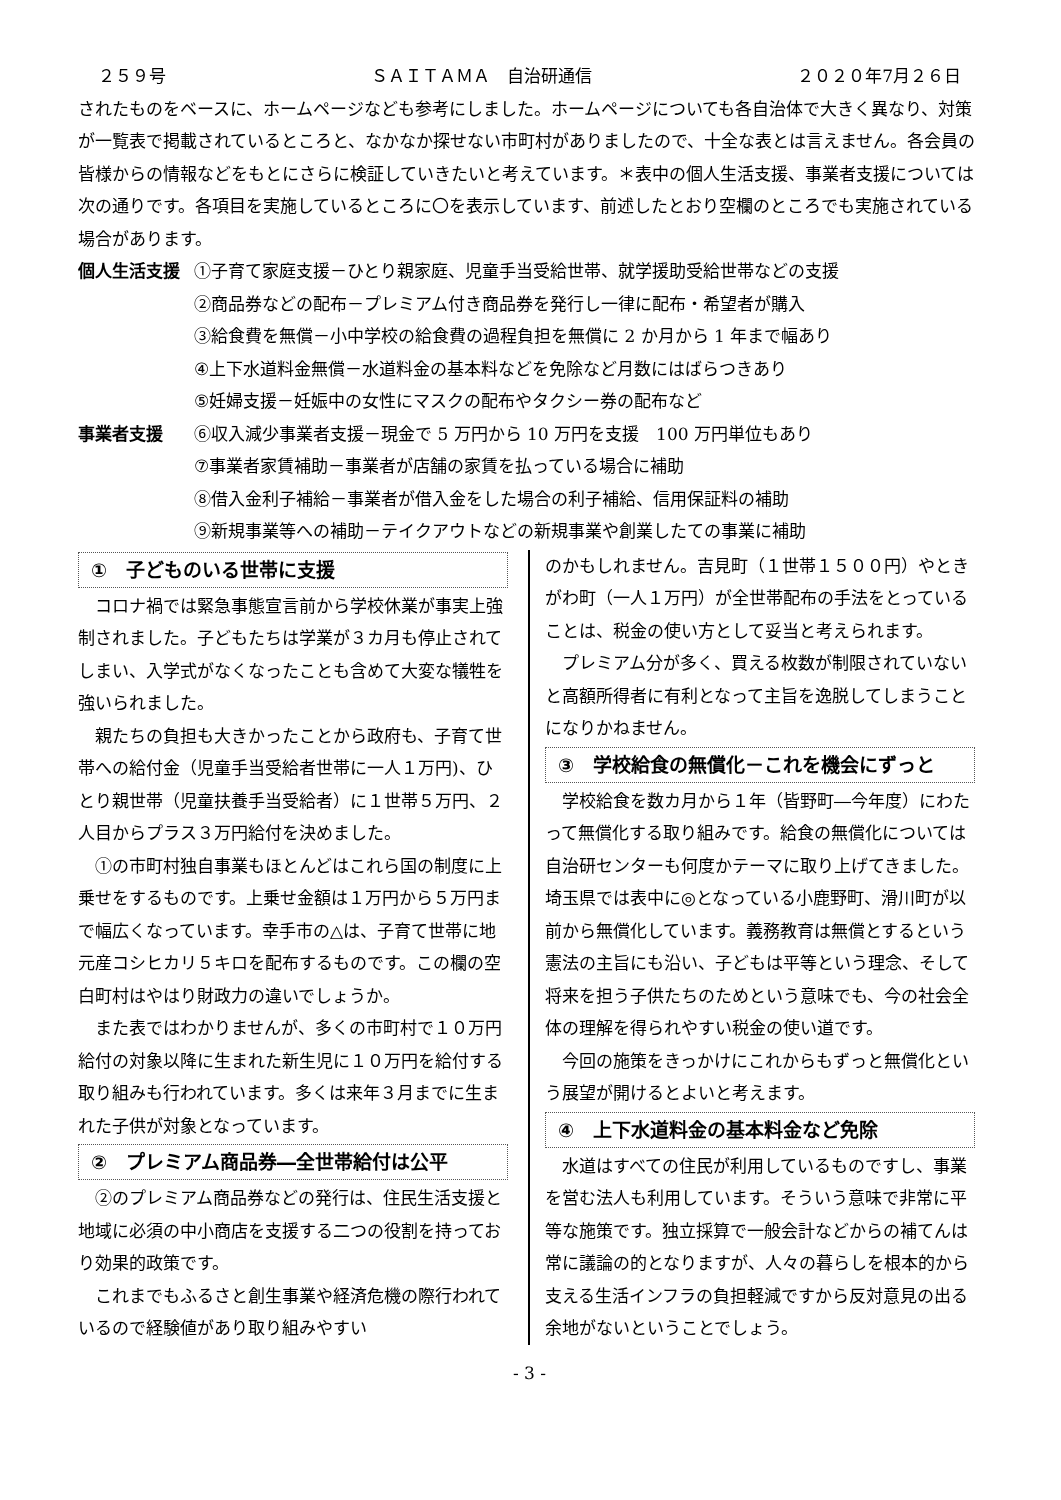２５９号 ＳＡＩＴＡＭＡ　自治研通信 ２０２０年7月２６日
されたものをベースに、ホームページなども参考にしました。ホームページについても各自治体で大きく異なり、対策が一覧表で掲載されているところと、なかなか探せない市町村がありましたので、十全な表とは言えません。各会員の皆様からの情報などをもとにさらに検証していきたいと考えています。＊表中の個人生活支援、事業者支援については次の通りです。各項目を実施しているところに〇を表示しています、前述したとおり空欄のところでも実施されている場合があります。
個人生活支援 ①子育て家庭支援－ひとり親家庭、児童手当受給世帯、就学援助受給世帯などの支援
②商品券などの配布－プレミアム付き商品券を発行し一律に配布・希望者が購入
③給食費を無償－小中学校の給食費の過程負担を無償に 2 か月から 1 年まで幅あり
④上下水道料金無償－水道料金の基本料などを免除など月数にはばらつきあり
⑤妊婦支援－妊娠中の女性にマスクの配布やタクシー券の配布など
事業者支援 ⑥収入減少事業者支援－現金で 5 万円から 10 万円を支援　100 万円単位もあり
⑦事業者家賃補助－事業者が店舗の家賃を払っている場合に補助
⑧借入金利子補給－事業者が借入金をした場合の利子補給、信用保証料の補助
⑨新規事業等への補助－テイクアウトなどの新規事業や創業したての事業に補助
①　子どものいる世帯に支援
コロナ禍では緊急事態宣言前から学校休業が事実上強制されました。子どもたちは学業が３カ月も停止されてしまい、入学式がなくなったことも含めて大変な犠牲を強いられました。
親たちの負担も大きかったことから政府も、子育て世帯への給付金（児童手当受給者世帯に一人１万円)、ひとり親世帯（児童扶養手当受給者）に１世帯５万円、２人目からプラス３万円給付を決めました。
①の市町村独自事業もほとんどはこれら国の制度に上乗せをするものです。上乗せ金額は１万円から５万円まで幅広くなっています。幸手市の△は、子育て世帯に地元産コシヒカリ５キロを配布するものです。この欄の空白町村はやはり財政力の違いでしょうか。
また表ではわかりませんが、多くの市町村で１０万円給付の対象以降に生まれた新生児に１０万円を給付する取り組みも行われています。多くは来年３月までに生まれた子供が対象となっています。
②　プレミアム商品券―全世帯給付は公平
②のプレミアム商品券などの発行は、住民生活支援と地域に必須の中小商店を支援する二つの役割を持っており効果的政策です。
これまでもふるさと創生事業や経済危機の際行われているので経験値があり取り組みやすい
のかもしれません。吉見町（１世帯１５００円）やときがわ町（一人１万円）が全世帯配布の手法をとっていることは、税金の使い方として妥当と考えられます。
プレミアム分が多く、買える枚数が制限されていないと高額所得者に有利となって主旨を逸脱してしまうことになりかねません。
③　学校給食の無償化－これを機会にずっと
学校給食を数カ月から１年（皆野町―今年度）にわたって無償化する取り組みです。給食の無償化については自治研センターも何度かテーマに取り上げてきました。埼玉県では表中に◎となっている小鹿野町、滑川町が以前から無償化しています。義務教育は無償とするという憲法の主旨にも沿い、子どもは平等という理念、そして将来を担う子供たちのためという意味でも、今の社会全体の理解を得られやすい税金の使い道です。
今回の施策をきっかけにこれからもずっと無償化という展望が開けるとよいと考えます。
④　上下水道料金の基本料金など免除
水道はすべての住民が利用しているものですし、事業を営む法人も利用しています。そういう意味で非常に平等な施策です。独立採算で一般会計などからの補てんは常に議論の的となりますが、人々の暮らしを根本的から支える生活インフラの負担軽減ですから反対意見の出る余地がないということでしょう。
- 3 -